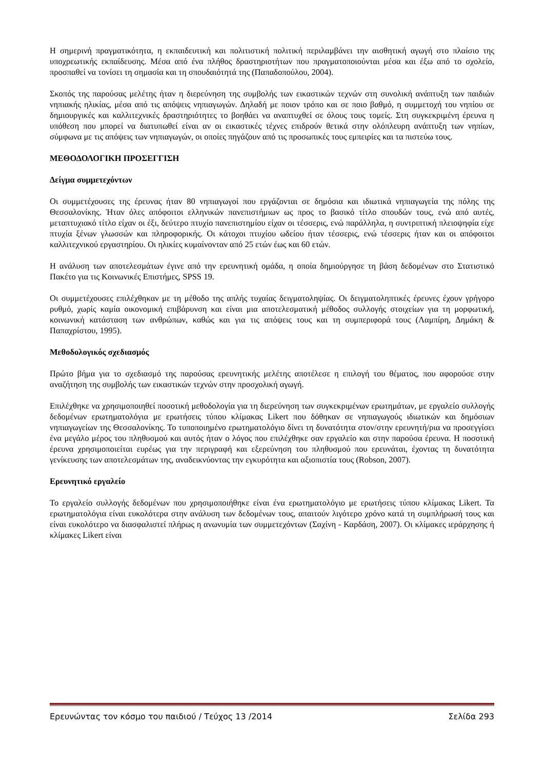Η σημερινή πραγματικότητα, η εκπαιδευτική και πολιτιστική πολιτική περιλαμβάνει την αισθητική αγωγή στο πλαίσιο της υποχρεωτικής εκπαίδευσης. Μέσα από ένα πλήθος δραστηριοτήτων που πραγματοποιούνται μέσα και έξω από το σχολείο, προσπαθεί να τονίσει τη σημασία και τη σπουδαιότητά της (Παπαδοπούλου, 2004).
Σκοπός της παρούσας μελέτης ήταν η διερεύνηση της συμβολής των εικαστικών τεχνών στη συνολική ανάπτυξη των παιδιών νηπιακής ηλικίας, μέσα από τις απόψεις νηπιαγωγών. Δηλαδή με ποιον τρόπο και σε ποιο βαθμό, η συμμετοχή του νηπίου σε δημιουργικές και καλλιτεχνικές δραστηριότητες το βοηθάει να αναπτυχθεί σε όλους τους τομείς. Στη συγκεκριμένη έρευνα η υπόθεση που μπορεί να διατυπωθεί είναι αν οι εικαστικές τέχνες επιδρούν θετικά στην ολόπλευρη ανάπτυξη των νηπίων, σύμφωνα με τις απόψεις των νηπιαγωγών, οι οποίες πηγάζουν από τις προσωπικές τους εμπειρίες και τα πιστεύω τους.
ΜΕΘΟΔΟΛΟΓΙΚΗ ΠΡΟΣΕΓΓΙΣΗ
Δείγμα συμμετεχόντων
Οι συμμετέχουσες της έρευνας ήταν 80 νηπιαγωγοί που εργάζονται σε δημόσια και ιδιωτικά νηπιαγωγεία της πόλης της Θεσσαλονίκης. Ήταν όλες απόφοιτοι ελληνικών πανεπιστήμιων ως προς το βασικό τίτλο σπουδών τους, ενώ από αυτές, μεταπτυχιακό τίτλο είχαν οι έξι, δεύτερο πτυχίο πανεπιστημίου είχαν οι τέσσερις, ενώ παράλληλα, η συντριπτική πλειοψηφία είχε πτυχία ξένων γλωσσών και πληροφορικής. Οι κάτοχοι πτυχίου ωδείου ήταν τέσσερις, ενώ τέσσερις ήταν και οι απόφοιτοι καλλιτεχνικού εργαστηρίου. Οι ηλικίες κυμαίνονταν από 25 ετών έως και 60 ετών.
Η ανάλυση των αποτελεσμάτων έγινε από την ερευνητική ομάδα, η οποία δημιούργησε τη βάση δεδομένων στο Στατιστικό Πακέτο για τις Κοινωνικές Επιστήμες, SPSS 19.
Οι συμμετέχουσες επιλέχθηκαν με τη μέθοδο της απλής τυχαίας δειγματοληψίας. Οι δειγματοληπτικές έρευνες έχουν γρήγορο ρυθμό, χωρίς καμία οικονομική επιβάρυνση και είναι μια αποτελεσματική μέθοδος συλλογής στοιχείων για τη μορφωτική, κοινωνική κατάσταση των ανθρώπων, καθώς και για τις απόψεις τους και τη συμπεριφορά τους (Λαμπίρη, Δημάκη & Παπαχρίστου, 1995).
Μεθοδολογικός σχεδιασμός
Πρώτο βήμα για το σχεδιασμό της παρούσας ερευνητικής μελέτης αποτέλεσε η επιλογή του θέματος, που αφορούσε στην αναζήτηση της συμβολής των εικαστικών τεχνών στην προσχολική αγωγή.
Επιλέχθηκε να χρησιμοποιηθεί ποσοτική μεθοδολογία για τη διερεύνηση των συγκεκριμένων ερωτημάτων, με εργαλείο συλλογής δεδομένων ερωτηματολόγια με ερωτήσεις τύπου κλίμακας Likert που δόθηκαν σε νηπιαγωγούς ιδιωτικών και δημόσιων νηπιαγωγείων της Θεσσαλονίκης. Το τυποποιημένο ερωτηματολόγιο δίνει τη δυνατότητα στον/στην ερευνητή/ρια να προσεγγίσει ένα μεγάλο μέρος του πληθυσμού και αυτός ήταν ο λόγος που επιλέχθηκε σαν εργαλείο και στην παρούσα έρευνα. Η ποσοτική έρευνα χρησιμοποιείται ευρέως για την περιγραφή και εξερεύνηση του πληθυσμού που ερευνάται, έχοντας τη δυνατότητα γενίκευσης των αποτελεσμάτων της, αναδεικνύοντας την εγκυρότητα και αξιοπιστία τους (Robson, 2007).
Ερευνητικό εργαλείο
Το εργαλείο συλλογής δεδομένων που χρησιμοποιήθηκε είναι ένα ερωτηματολόγιο με ερωτήσεις τύπου κλίμακας Likert. Τα ερωτηματολόγια είναι ευκολότερα στην ανάλυση των δεδομένων τους, απαιτούν λιγότερο χρόνο κατά τη συμπλήρωσή τους και είναι ευκολότερο να διασφαλιστεί πλήρως η ανωνυμία των συμμετεχόντων (Σαχίνη - Καρδάση, 2007). Οι κλίμακες ιεράρχησης ή κλίμακες Likert είναι
Ερευνώντας τον κόσμο του παιδιού / Τεύχος 13 /2014 Σελίδα 293